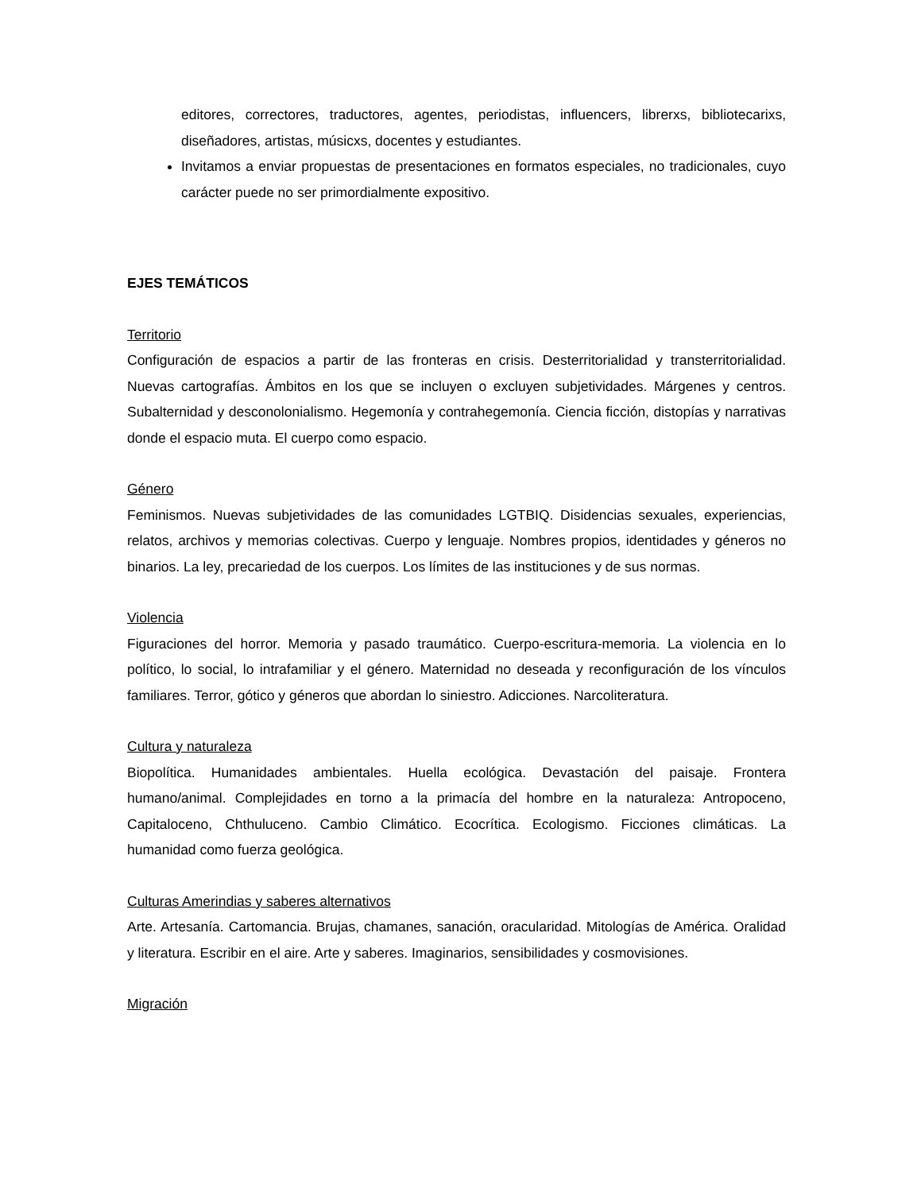editores, correctores, traductores, agentes, periodistas, influencers, librerxs, bibliotecarixs, diseñadores, artistas, músicxs, docentes y estudiantes.
Invitamos a enviar propuestas de presentaciones en formatos especiales, no tradicionales, cuyo carácter puede no ser primordialmente expositivo.
EJES TEMÁTICOS
Territorio
Configuración de espacios a partir de las fronteras en crisis. Desterritorialidad y transterritorialidad. Nuevas cartografías. Ámbitos en los que se incluyen o excluyen subjetividades. Márgenes y centros. Subalternidad y desconolonialismo. Hegemonía y contrahegemonía. Ciencia ficción, distopías y narrativas donde el espacio muta. El cuerpo como espacio.
Género
Feminismos. Nuevas subjetividades de las comunidades LGTBIQ. Disidencias sexuales, experiencias, relatos, archivos y memorias colectivas. Cuerpo y lenguaje. Nombres propios, identidades y géneros no binarios. La ley, precariedad de los cuerpos. Los límites de las instituciones y de sus normas.
Violencia
Figuraciones del horror. Memoria y pasado traumático. Cuerpo-escritura-memoria. La violencia en lo político, lo social, lo intrafamiliar y el género. Maternidad no deseada y reconfiguración de los vínculos familiares. Terror, gótico y géneros que abordan lo siniestro. Adicciones. Narcoliteratura.
Cultura y naturaleza
Biopolítica. Humanidades ambientales. Huella ecológica. Devastación del paisaje. Frontera humano/animal. Complejidades en torno a la primacía del hombre en la naturaleza: Antropoceno, Capitaloceno, Chthuluceno. Cambio Climático. Ecocrítica. Ecologismo. Ficciones climáticas. La humanidad como fuerza geológica.
Culturas Amerindias y saberes alternativos
Arte. Artesanía. Cartomancia. Brujas, chamanes, sanación, oracularidad. Mitologías de América. Oralidad y literatura. Escribir en el aire. Arte y saberes. Imaginarios, sensibilidades y cosmovisiones.
Migración